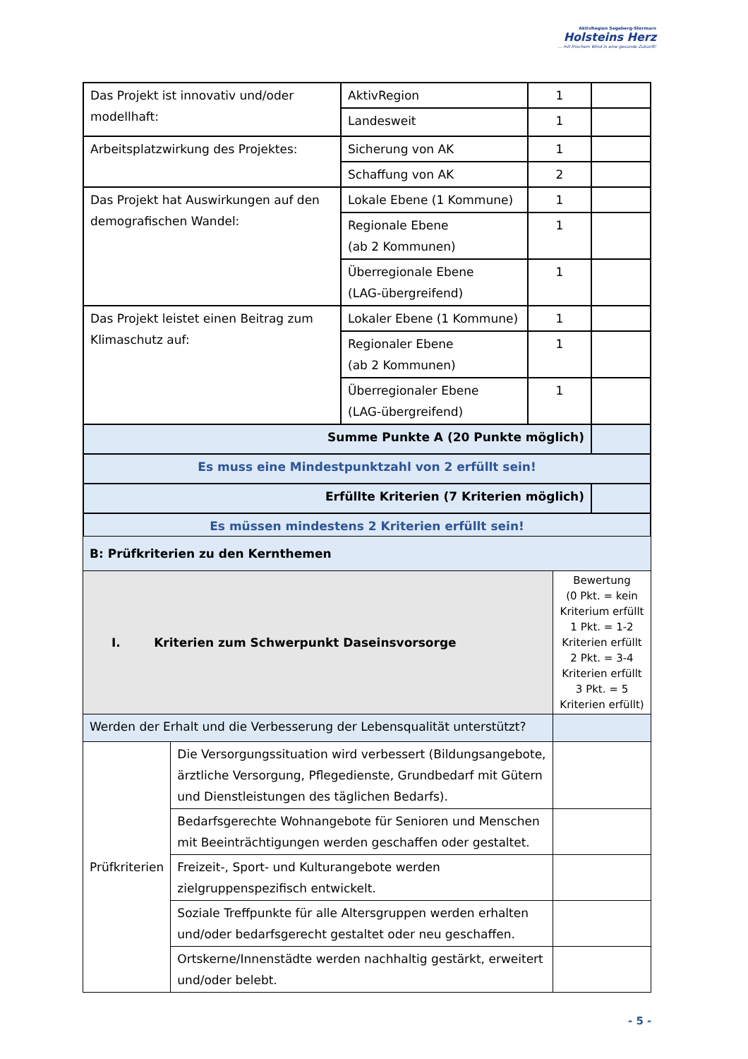AktivRegion Segeberg-Stormarn
Holsteins Herz
... mit frischem Wind in eine gesunde Zukunft!
| Das Projekt ist innovativ und/oder modellhaft: | AktivRegion | 1 | |
| | Landesweit | 1 | |
| Arbeitsplatzwirkung des Projektes: | Sicherung von AK | 1 | |
| | Schaffung von AK | 2 | |
| Das Projekt hat Auswirkungen auf den demografischen Wandel: | Lokale Ebene (1 Kommune) | 1 | |
| | Regionale Ebene (ab 2 Kommunen) | 1 | |
| | Überregionale Ebene (LAG-übergreifend) | 1 | |
| Das Projekt leistet einen Beitrag zum Klimaschutz auf: | Lokaler Ebene (1 Kommune) | 1 | |
| | Regionaler Ebene (ab 2 Kommunen) | 1 | |
| | Überregionaler Ebene (LAG-übergreifend) | 1 | |
| Summe Punkte A (20 Punkte möglich) | | | |
| Es muss eine Mindestpunktzahl von 2 erfüllt sein! | | | |
| Erfüllte Kriterien (7 Kriterien möglich) | | | |
| Es müssen mindestens 2 Kriterien erfüllt sein! | | | |
| B: Prüfkriterien zu den Kernthemen | | |
| I. Kriterien zum Schwerpunkt Daseinsvorsorge | | Bewertung (0 Pkt. = kein Kriterium erfüllt 1 Pkt. = 1-2 Kriterien erfüllt 2 Pkt. = 3-4 Kriterien erfüllt 3 Pkt. = 5 Kriterien erfüllt) |
| Werden der Erhalt und die Verbesserung der Lebensqualität unterstützt? | | |
| Prüfkriterien | Die Versorgungssituation wird verbessert (Bildungsangebote, ärztliche Versorgung, Pflegedienste, Grundbedarf mit Gütern und Dienstleistungen des täglichen Bedarfs). | |
| | Bedarfsgerechte Wohnangebote für Senioren und Menschen mit Beeinträchtigungen werden geschaffen oder gestaltet. | |
| | Freizeit-, Sport- und Kulturangebote werden zielgruppenspezifisch entwickelt. | |
| | Soziale Treffpunkte für alle Altersgruppen werden erhalten und/oder bedarfsgerecht gestaltet oder neu geschaffen. | |
| | Ortskerne/Innenstädte werden nachhaltig gestärkt, erweitert und/oder belebt. | |
- 5 -